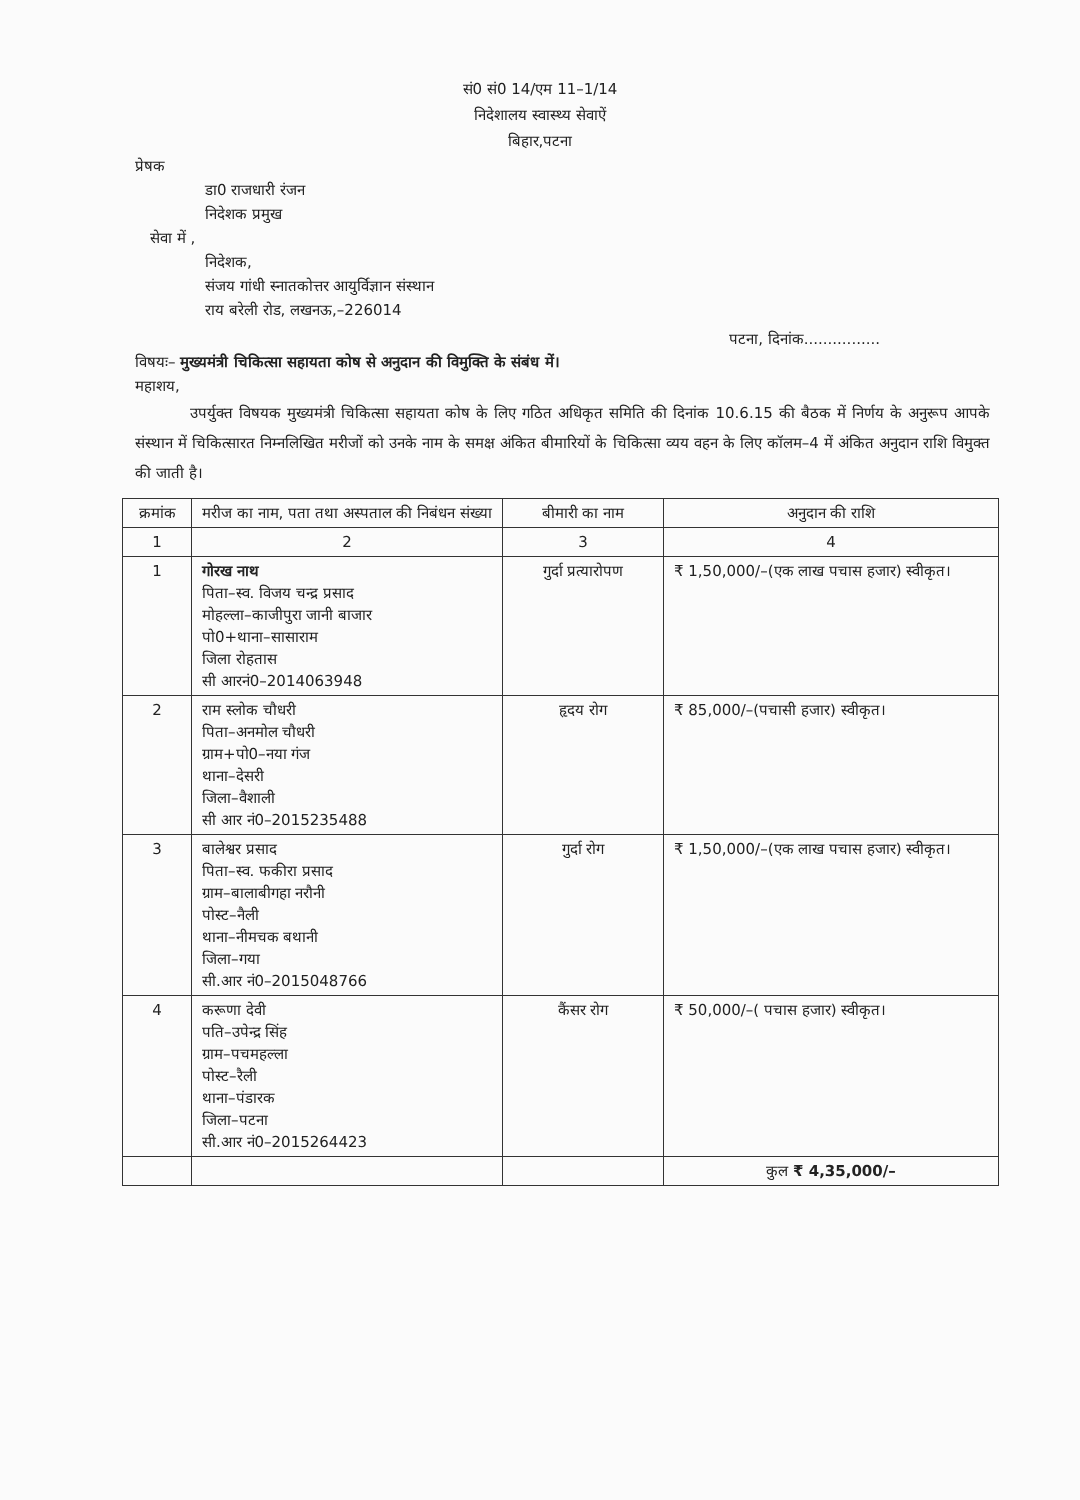सं0 सं0 14/एम 11–1/14
निदेशालय स्वास्थ्य सेवाऐं
बिहार,पटना
प्रेषक
डा0 राजधारी रंजन
निदेशक प्रमुख
सेवा में ,
निदेशक,
संजय गांधी स्नातकोत्तर आयुर्विज्ञान संस्थान
राय बरेली रोड, लखनऊ,–226014
पटना, दिनांक................
विषयः– मुख्यमंत्री चिकित्सा सहायता कोष से अनुदान की विमुक्ति के संबंध में।
महाशय,
उपर्युक्त विषयक मुख्यमंत्री चिकित्सा सहायता कोष के लिए गठित अधिकृत समिति की दिनांक 10.6.15 की बैठक में निर्णय के अनुरूप आपके संस्थान में चिकित्सारत निम्नलिखित मरीजों को उनके नाम के समक्ष अंकित बीमारियों के चिकित्सा व्यय वहन के लिए कॉलम–4 में अंकित अनुदान राशि विमुक्त की जाती है।
| क्रमांक | मरीज का नाम, पता तथा अस्पताल की निबंधन संख्या | बीमारी का नाम | अनुदान की राशि |
| --- | --- | --- | --- |
| 1 | 2 | 3 | 4 |
| 1 | गोरख नाथ पिता–स्व. विजय चन्द्र प्रसाद मोहल्ला–काजीपुरा जानी बाजार पो0+थाना–सासाराम जिला रोहतास सी आरनं0–2014063948 | गुर्दा प्रत्यारोपण | ₹ 1,50,000/–(एक लाख पचास हजार) स्वीकृत। |
| 2 | राम स्लोक चौधरी पिता–अनमोल चौधरी ग्राम+पो0–नया गंज थाना–देसरी जिला–वैशाली सी आर नं0–2015235488 | हृदय रोग | ₹ 85,000/–(पचासी हजार) स्वीकृत। |
| 3 | बालेश्वर प्रसाद पिता–स्व. फकीरा प्रसाद ग्राम–बालाबीगहा नरौनी पोस्ट–नैली थाना–नीमचक बथानी जिला–गया सी.आर नं0–2015048766 | गुर्दा रोग | ₹ 1,50,000/–(एक लाख पचास हजार) स्वीकृत। |
| 4 | करूणा देवी पति–उपेन्द्र सिंह ग्राम–पचमहल्ला पोस्ट–रैली थाना–पंडारक जिला–पटना सी.आर नं0–2015264423 | कैंसर रोग | ₹ 50,000/–( पचास हजार) स्वीकृत। |
| | | | कुल ₹ 4,35,000/– |